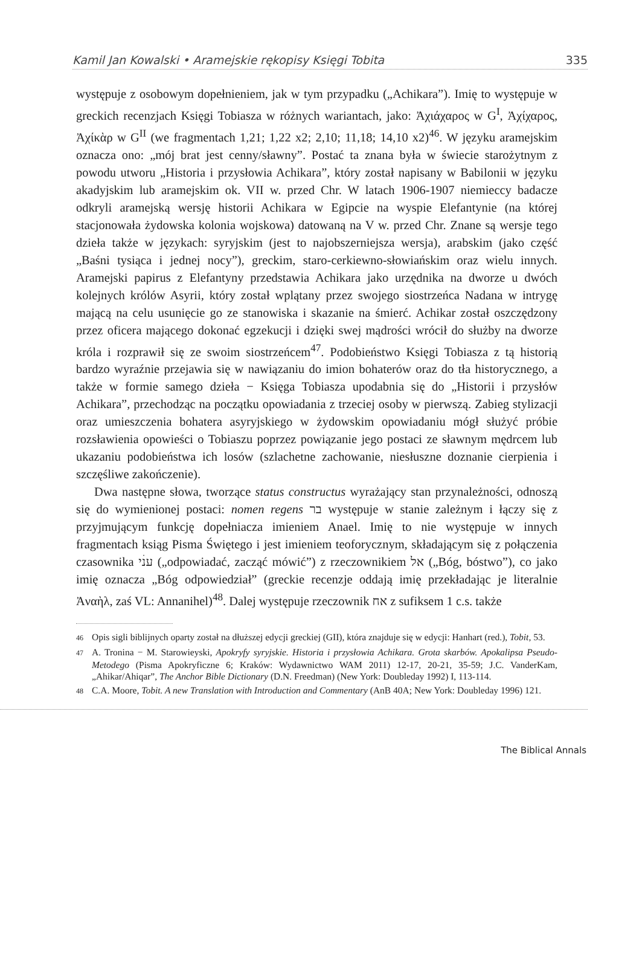Kamil Jan Kowalski • Aramejskie rękopisy Księgi Tobita 335
występuje z osobowym dopełnieniem, jak w tym przypadku („Achikara”). Imię to występuje w greckich recenzjach Księgi Tobiasza w różnych wariantach, jako: Ἀχιάχαρος w G<sup>I</sup>, Ἀχίχαρος, Ἀχίκὰρ w G<sup>II</sup> (we fragmentach 1,21; 1,22 x2; 2,10; 11,18; 14,10 x2)<sup>46</sup>. W języku aramejskim oznacza ono: „mój brat jest cenny/sławny”. Postać ta znana była w świecie starożytnym z powodu utworu „Historia i przysłowia Achikara”, który został napisany w Babilonii w języku akadyjskim lub aramejskim ok. VII w. przed Chr. W latach 1906-1907 niemieccy badacze odkryli aramejską wersję historii Achikara w Egipcie na wyspie Elefantynie (na której stacjonowała żydowska kolonia wojskowa) datowaną na V w. przed Chr. Znane są wersje tego dzieła także w językach: syryjskim (jest to najobszerniejsza wersja), arabskim (jako część „Baśni tysiąca i jednej nocy”), greckim, staro-cerkiewno-słowiańskim oraz wielu innych. Aramejski papirus z Elefantyny przedstawia Achikara jako urzędnika na dworze u dwóch kolejnych królów Asyrii, który został wplątany przez swojego siostrzeńca Nadana w intrygę mającą na celu usunięcie go ze stanowiska i skazanie na śmierć. Achikar został oszczędzony przez oficera mającego dokonać egzekucji i dzięki swej mądrości wrócił do służby na dworze króla i rozprawił się ze swoim siostrzeńcem<sup>47</sup>. Podobieństwo Księgi Tobiasza z tą historią bardzo wyraźnie przejawia się w nawiązaniu do imion bohaterów oraz do tła historycznego, a także w formie samego dzieła − Księga Tobiasza upodabnia się do „Historii i przysłów Achikara”, przechodząc na początku opowiadania z trzeciej osoby w pierwszą. Zabieg stylizacji oraz umieszczenia bohatera asyryjskiego w żydowskim opowiadaniu mógł służyć próbie rozsławienia opowieści o Tobiaszu poprzez powiązanie jego postaci ze sławnym mędrcem lub ukazaniu podobieństwa ich losów (szlachetne zachowanie, niesłuszne doznanie cierpienia i szczęśliwe zakończenie).
Dwa następne słowa, tworzące status constructus wyrażający stan przynależności, odnoszą się do wymienionej postaci: nomen regens בר występuje w stanie zależnym i łączy się z przyjmującym funkcję dopełniacza imieniem Anael. Imię to nie występuje w innych fragmentach ksiąg Pisma Świętego i jest imieniem teoforycznym, składającym się z połączenia czasownika ענׄי („odpowiadać, zacząć mówić”) z rzeczownikiem אל („Bóg, bóstwo”), co jako imię oznacza „Bóg odpowiedział” (greckie recenzje oddają imię przekładając je literalnie Ἀναὴλ, zaś VL: Annanihel)<sup>48</sup>. Dalej występuje rzeczownik אח z sufiksem 1 c.s. także
46 Opis sigli biblijnych oparty został na dłuższej edycji greckiej (GII), która znajduje się w edycji: Hanhart (red.), Tobit, 53.
47 A. Tronina − M. Starowieyski, Apokryfy syryjskie. Historia i przysłowia Achikara. Grota skarbów. Apokalipsa Pseudo-Metodego (Pisma Apokryficzne 6; Kraków: Wydawnictwo WAM 2011) 12-17, 20-21, 35-59; J.C. VanderKam, „Ahikar/Ahiqar”, The Anchor Bible Dictionary (D.N. Freedman) (New York: Doubleday 1992) I, 113-114.
48 C.A. Moore, Tobit. A new Translation with Introduction and Commentary (AnB 40A; New York: Doubleday 1996) 121.
The Biblical Annals